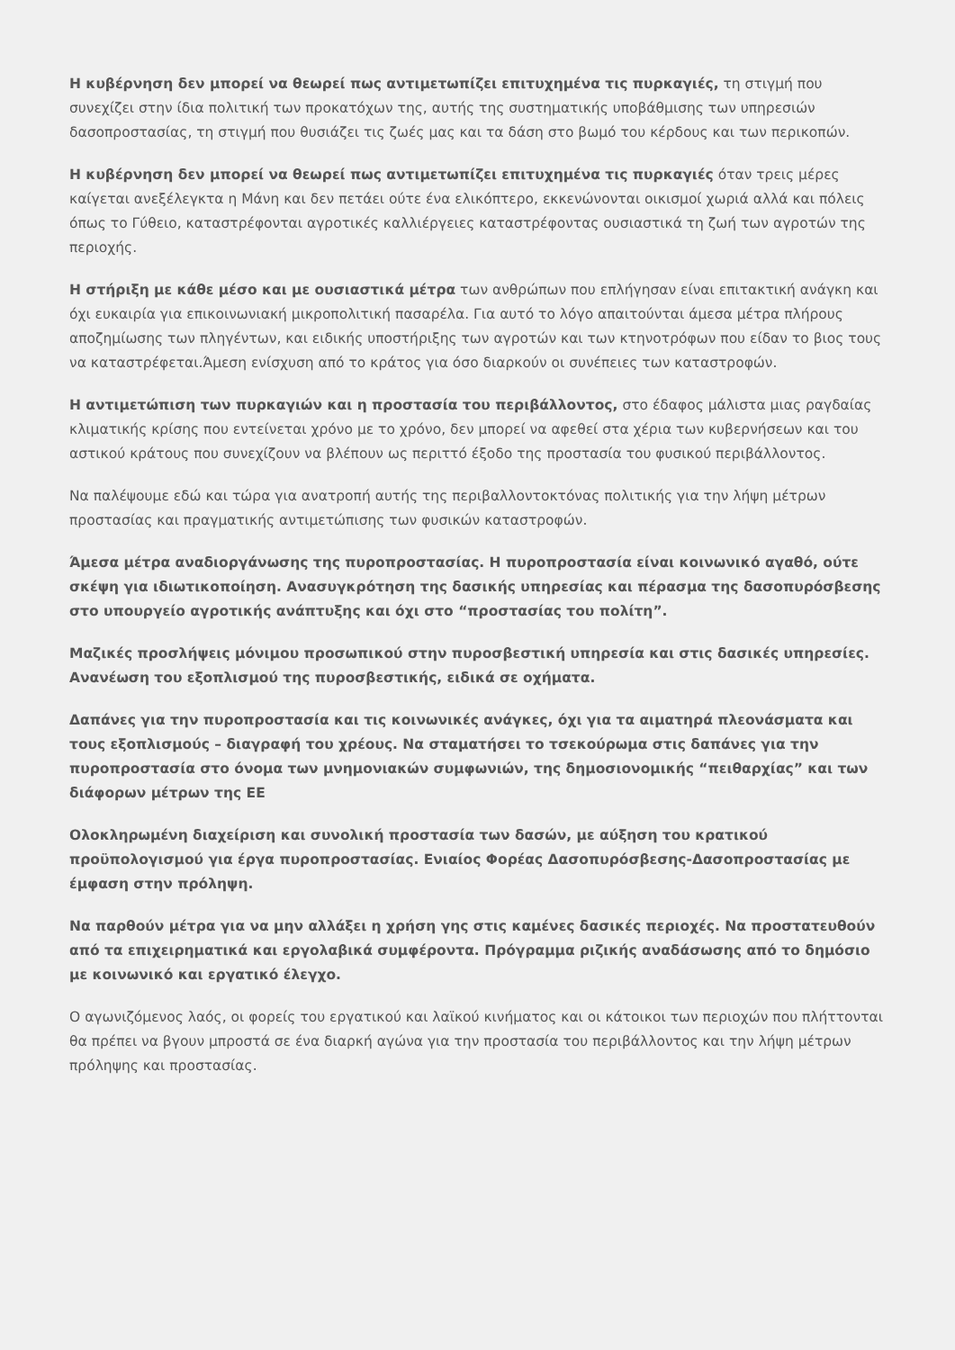Η κυβέρνηση δεν μπορεί να θεωρεί πως αντιμετωπίζει επιτυχημένα τις πυρκαγιές, τη στιγμή που συνεχίζει στην ίδια πολιτική των προκατόχων της, αυτής της συστηματικής υποβάθμισης των υπηρεσιών δασοπροστασίας, τη στιγμή που θυσιάζει τις ζωές μας και τα δάση στο βωμό του κέρδους και των περικοπών.
Η κυβέρνηση δεν μπορεί να θεωρεί πως αντιμετωπίζει επιτυχημένα τις πυρκαγιές όταν τρεις μέρες καίγεται ανεξέλεγκτα η Μάνη και δεν πετάει ούτε ένα ελικόπτερο, εκκενώνονται οικισμοί χωριά αλλά και πόλεις όπως το Γύθειο, καταστρέφονται αγροτικές καλλιέργειες καταστρέφοντας ουσιαστικά τη ζωή των αγροτών της περιοχής.
Η στήριξη με κάθε μέσο και με ουσιαστικά μέτρα των ανθρώπων που επλήγησαν είναι επιτακτική ανάγκη και όχι ευκαιρία για επικοινωνιακή μικροπολιτική πασαρέλα. Για αυτό το λόγο απαιτούνται άμεσα μέτρα πλήρους αποζημίωσης των πληγέντων, και ειδικής υποστήριξης των αγροτών και των κτηνοτρόφων που είδαν το βιος τους να καταστρέφεται.Άμεση ενίσχυση από το κράτος για όσο διαρκούν οι συνέπειες των καταστροφών.
Η αντιμετώπιση των πυρκαγιών και η προστασία του περιβάλλοντος, στο έδαφος μάλιστα μιας ραγδαίας κλιματικής κρίσης που εντείνεται χρόνο με το χρόνο, δεν μπορεί να αφεθεί στα χέρια των κυβερνήσεων και του αστικού κράτους που συνεχίζουν να βλέπουν ως περιττό έξοδο της προστασία του φυσικού περιβάλλοντος.
Να παλέψουμε εδώ και τώρα για ανατροπή αυτής της περιβαλλοντοκτόνας πολιτικής για την λήψη μέτρων προστασίας και πραγματικής αντιμετώπισης των φυσικών καταστροφών.
Άμεσα μέτρα αναδιοργάνωσης της πυροπροστασίας. Η πυροπροστασία είναι κοινωνικό αγαθό, ούτε σκέψη για ιδιωτικοποίηση. Ανασυγκρότηση της δασικής υπηρεσίας και πέρασμα της δασοπυρόσβεσης στο υπουργείο αγροτικής ανάπτυξης και όχι στο “προστασίας του πολίτη”.
Μαζικές προσλήψεις μόνιμου προσωπικού στην πυροσβεστική υπηρεσία και στις δασικές υπηρεσίες. Ανανέωση του εξοπλισμού της πυροσβεστικής, ειδικά σε οχήματα.
Δαπάνες για την πυροπροστασία και τις κοινωνικές ανάγκες, όχι για τα αιματηρά πλεονάσματα και τους εξοπλισμούς – διαγραφή του χρέους. Να σταματήσει το τσεκούρωμα στις δαπάνες για την πυροπροστασία στο όνομα των μνημονιακών συμφωνιών, της δημοσιονομικής “πειθαρχίας” και των διάφορων μέτρων της ΕΕ
Ολοκληρωμένη διαχείριση και συνολική προστασία των δασών, με αύξηση του κρατικού προϋπολογισμού για έργα πυροπροστασίας. Ενιαίος Φορέας Δασοπυρόσβεσης-Δασοπροστασίας με έμφαση στην πρόληψη.
Να παρθούν μέτρα για να μην αλλάξει η χρήση γης στις καμένες δασικές περιοχές. Να προστατευθούν από τα επιχειρηματικά και εργολαβικά συμφέροντα. Πρόγραμμα ριζικής αναδάσωσης από το δημόσιο με κοινωνικό και εργατικό έλεγχο.
Ο αγωνιζόμενος λαός, οι φορείς του εργατικού και λαϊκού κινήματος και οι κάτοικοι των περιοχών που πλήττονται θα πρέπει να βγουν μπροστά σε ένα διαρκή αγώνα για την προστασία του περιβάλλοντος και την λήψη μέτρων πρόληψης και προστασίας.